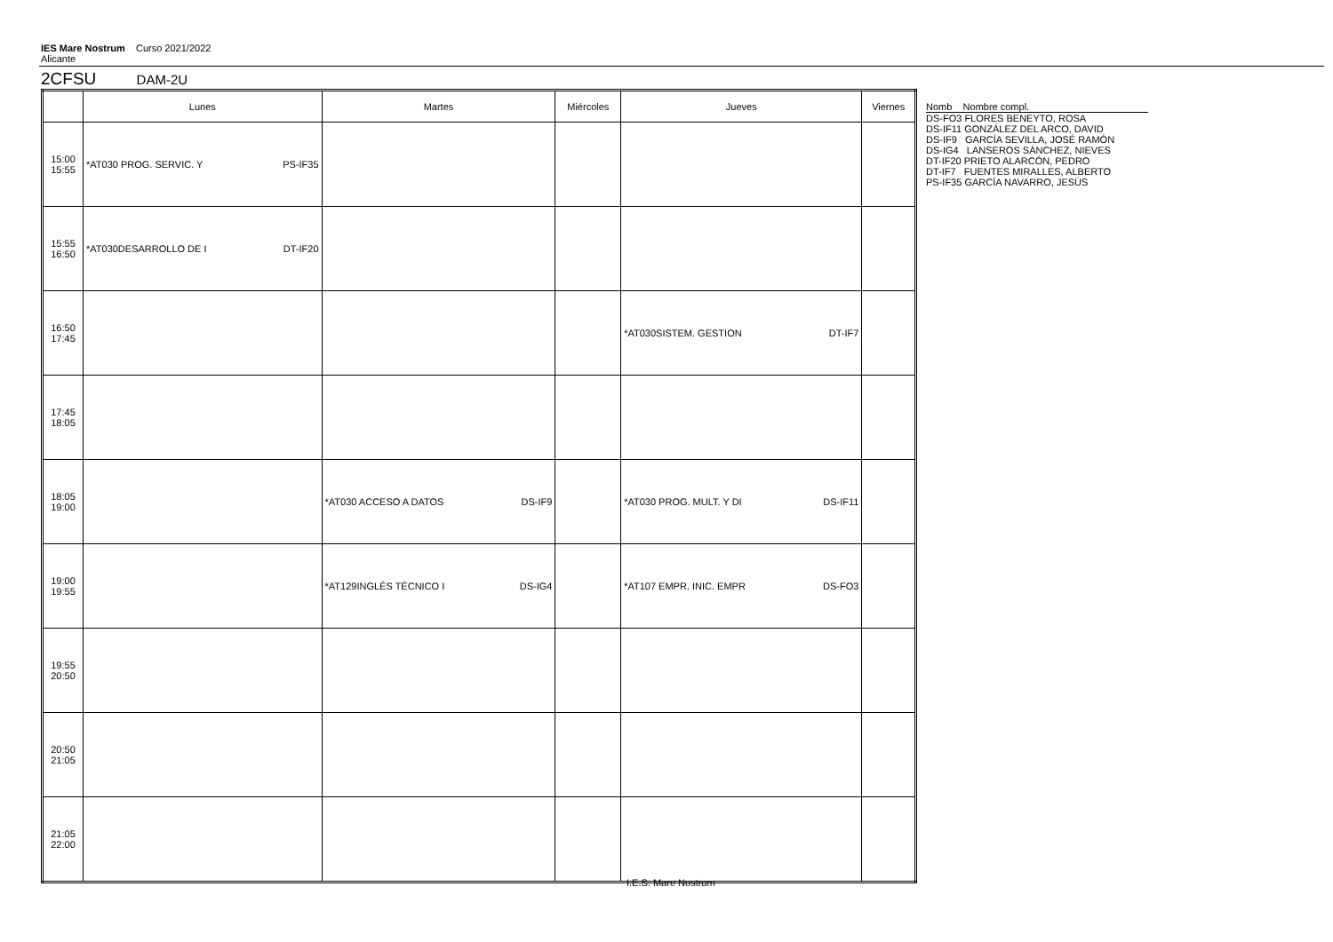IES Mare Nostrum Curso 2021/2022
Alicante
2CFSU DAM-2U
| | Lunes | Martes | Miércoles | Jueves | Viernes |
| --- | --- | --- | --- | --- | --- |
| 15:00 15:55 | *AT030 PROG. SERVIC. Y PS-IF35 | | | | |
| 15:55 16:50 | *AT030DESARROLLO DE I DT-IF20 | | | | |
| 16:50 17:45 | | | | *AT030SISTEM. GESTION DT-IF7 | |
| 17:45 18:05 | | | | | |
| 18:05 19:00 | | *AT030 ACCESO A DATOS DS-IF9 | | *AT030 PROG. MULT. Y DI DS-IF11 | |
| 19:00 19:55 | | *AT129INGLÉS TÉCNICO I DS-IG4 | | *AT107 EMPR. INIC. EMPR DS-FO3 | |
| 19:55 20:50 | | | | | |
| 20:50 21:05 | | | | | |
| 21:05 22:00 | | | | | |
Nomb Nombre compl.
DS-FO3 FLORES BENEYTO, ROSA
DS-IF11 GONZÁLEZ DEL ARCO, DAVID
DS-IF9 GARCÍA SEVILLA, JOSÉ RAMÓN
DS-IG4 LANSEROS SÁNCHEZ, NIEVES
DT-IF20 PRIETO ALARCÓN, PEDRO
DT-IF7 FUENTES MIRALLES, ALBERTO
PS-IF35 GARCÍA NAVARRO, JESÚS
I.E.S. Mare Nostrum